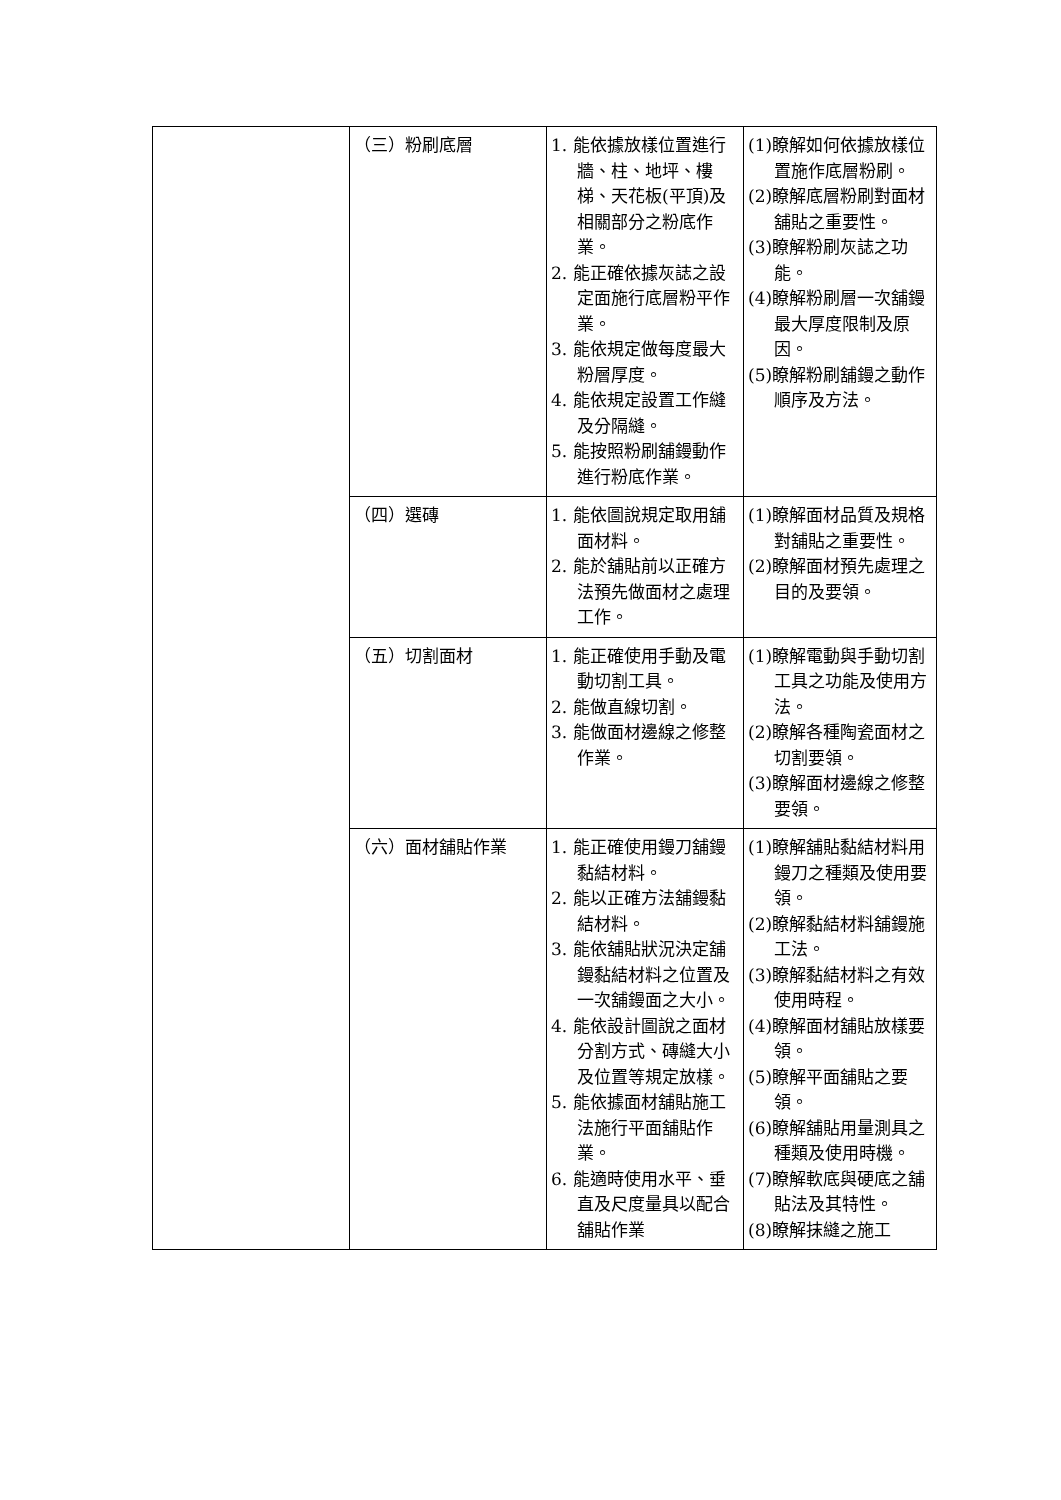| | （三）粉刷底層 | 1. 能依據放樣位置進行牆、柱、地坪、樓梯、天花板(平頂)及相關部分之粉底作業。 2. 能正確依據灰誌之設定面施行底層粉平作業。 3. 能依規定做每度最大粉層厚度。 4. 能依規定設置工作縫及分隔縫。 5. 能按照粉刷舖鏝動作進行粉底作業。 | (1)瞭解如何依據放樣位置施作底層粉刷。 (2)瞭解底層粉刷對面材舖貼之重要性。 (3)瞭解粉刷灰誌之功能。 (4)瞭解粉刷層一次舖鏝最大厚度限制及原因。 (5)瞭解粉刷舖鏝之動作順序及方法。 |
| | （四）選磚 | 1. 能依圖說規定取用舖面材料。 2. 能於舖貼前以正確方法預先做面材之處理工作。 | (1)瞭解面材品質及規格對舖貼之重要性。 (2)瞭解面材預先處理之目的及要領。 |
| | （五）切割面材 | 1. 能正確使用手動及電動切割工具。 2. 能做直線切割。 3. 能做面材邊線之修整作業。 | (1)瞭解電動與手動切割工具之功能及使用方法。 (2)瞭解各種陶瓷面材之切割要領。 (3)瞭解面材邊線之修整要領。 |
| | （六）面材舖貼作業 | 1. 能正確使用鏝刀舖鏝黏結材料。 2. 能以正確方法舖鏝黏結材料。 3. 能依舖貼狀況決定舖鏝黏結材料之位置及一次舖鏝面之大小。 4. 能依設計圖說之面材分割方式、磚縫大小及位置等規定放樣。 5. 能依據面材舖貼施工法施行平面舖貼作業。 6. 能適時使用水平、垂直及尺度量具以配合舖貼作業 | (1)瞭解舖貼黏結材料用鏝刀之種類及使用要領。 (2)瞭解黏結材料舖鏝施工法。 (3)瞭解黏結材料之有效使用時程。 (4)瞭解面材舖貼放樣要領。 (5)瞭解平面舖貼之要領。 (6)瞭解舖貼用量測具之種類及使用時機。 (7)瞭解軟底與硬底之舖貼法及其特性。 (8)瞭解抹縫之施工 |